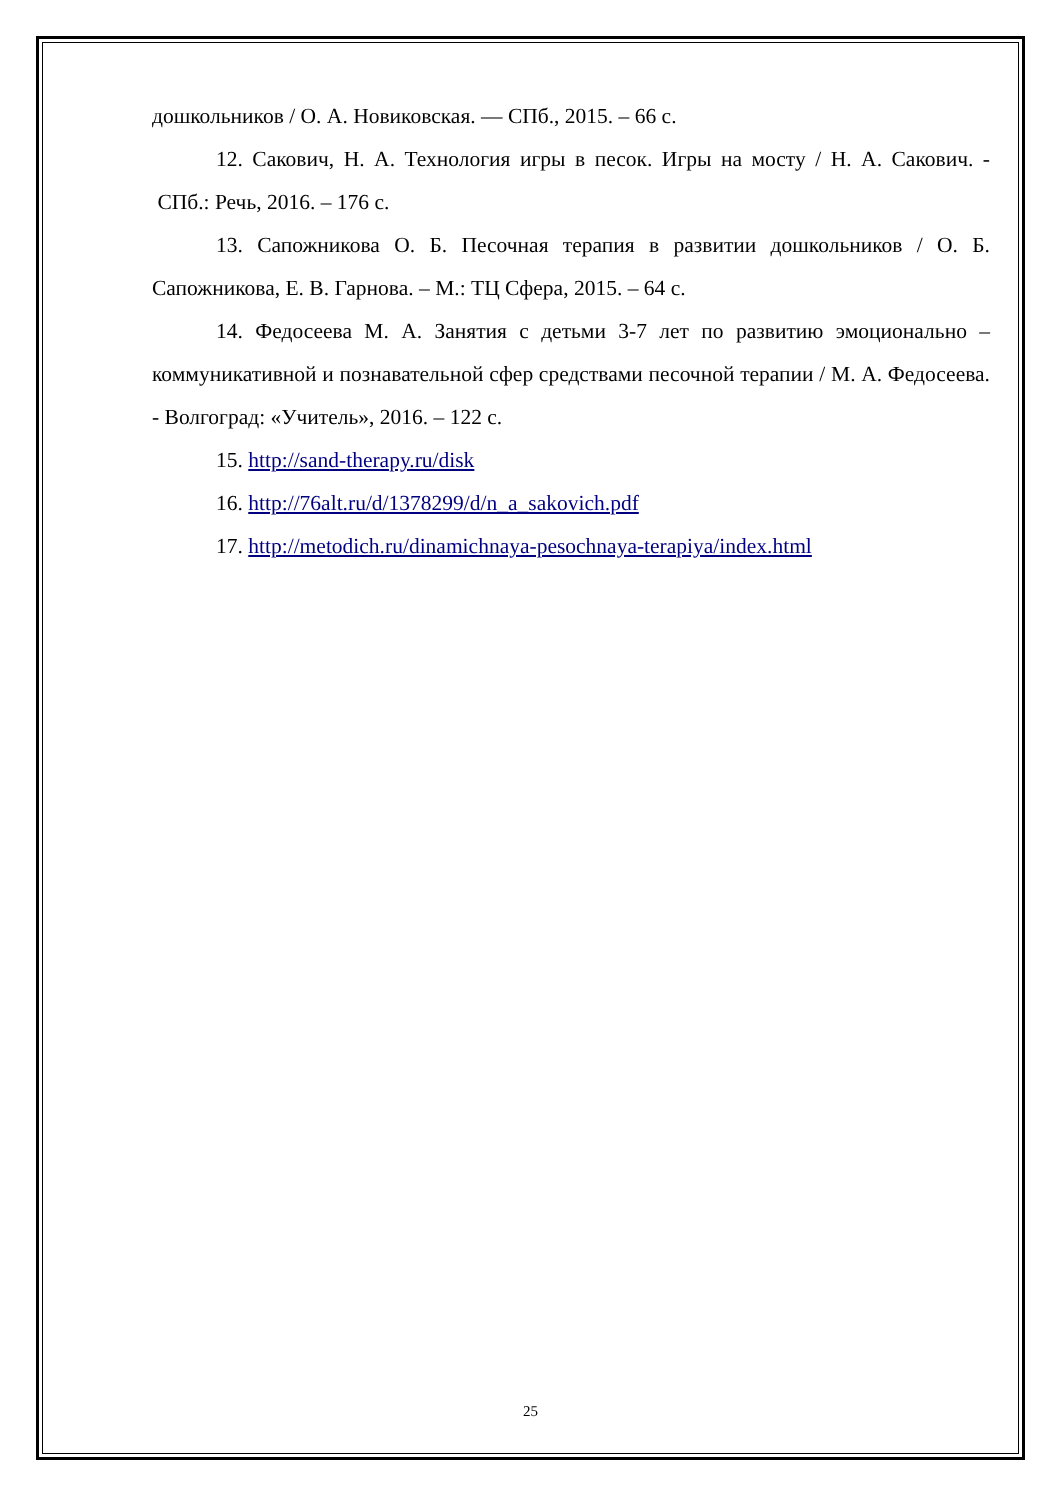дошкольников / О. А. Новиковская. — СПб., 2015. – 66 с.
12. Сакович, Н. А. Технология игры в песок. Игры на мосту / Н. А. Сакович. - СПб.: Речь, 2016. – 176 с.
13. Сапожникова О. Б. Песочная терапия в развитии дошкольников / О. Б. Сапожникова, Е. В. Гарнова. – М.: ТЦ Сфера, 2015. – 64 с.
14. Федосеева М. А. Занятия с детьми 3-7 лет по развитию эмоционально – коммуникативной и познавательной сфер средствами песочной терапии / М. А. Федосеева. - Волгоград: «Учитель», 2016. – 122 с.
15. http://sand-therapy.ru/disk
16. http://76alt.ru/d/1378299/d/n_a_sakovich.pdf
17. http://metodich.ru/dinamichnaya-pesochnaya-terapiya/index.html
25